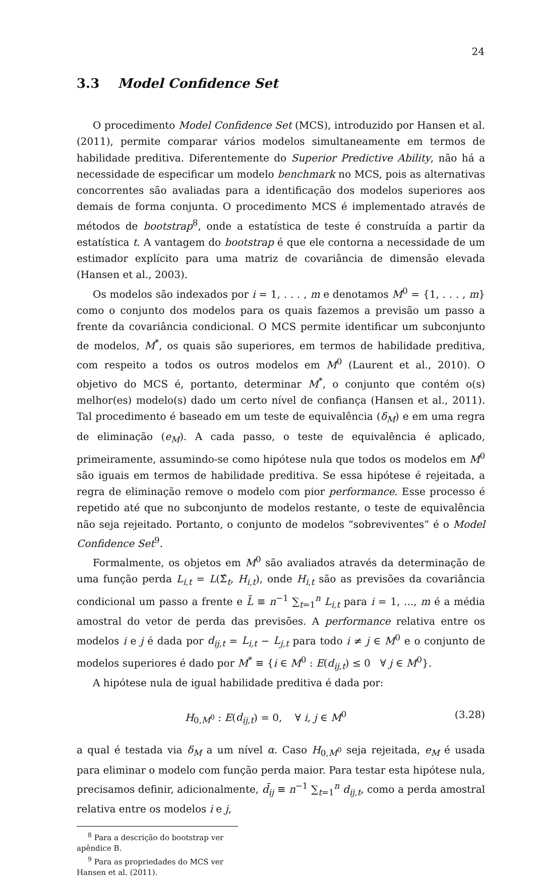24
3.3 Model Confidence Set
O procedimento Model Confidence Set (MCS), introduzido por Hansen et al. (2011), permite comparar vários modelos simultaneamente em termos de habilidade preditiva. Diferentemente do Superior Predictive Ability, não há a necessidade de especificar um modelo benchmark no MCS, pois as alternativas concorrentes são avaliadas para a identificação dos modelos superiores aos demais de forma conjunta. O procedimento MCS é implementado através de métodos de bootstrap<sup>8</sup>, onde a estatística de teste é construída a partir da estatística t. A vantagem do bootstrap é que ele contorna a necessidade de um estimador explícito para uma matriz de covariância de dimensão elevada (Hansen et al., 2003).
Os modelos são indexados por i = 1, . . . , m e denotamos M<sup>0</sup> = {1, . . . , m} como o conjunto dos modelos para os quais fazemos a previsão um passo a frente da covariância condicional. O MCS permite identificar um subconjunto de modelos, M<sup>*</sup>, os quais são superiores, em termos de habilidade preditiva, com respeito a todos os outros modelos em M<sup>0</sup> (Laurent et al., 2010). O objetivo do MCS é, portanto, determinar M<sup>*</sup>, o conjunto que contém o(s) melhor(es) modelo(s) dado um certo nível de confiança (Hansen et al., 2011). Tal procedimento é baseado em um teste de equivalência (δ<sub>M</sub>) e em uma regra de eliminação (e<sub>M</sub>). A cada passo, o teste de equivalência é aplicado, primeiramente, assumindo-se como hipótese nula que todos os modelos em M<sup>0</sup> são iguais em termos de habilidade preditiva. Se essa hipótese é rejeitada, a regra de eliminação remove o modelo com pior performance. Esse processo é repetido até que no subconjunto de modelos restante, o teste de equivalência não seja rejeitado. Portanto, o conjunto de modelos “sobreviventes” é o Model Confidence Set<sup>9</sup>.
Formalmente, os objetos em M<sup>0</sup> são avaliados através da determinação de uma função perda L<sub>i,t</sub> = L(Σ̂<sub>t</sub>, H<sub>i,t</sub>), onde H<sub>i,t</sub> são as previsões da covariância condicional um passo a frente e L̄ ≡ n<sup>−1</sup> ∑<sub>t=1</sub><sup>n</sup> L<sub>i,t</sub> para i = 1, ..., m é a média amostral do vetor de perda das previsões. A performance relativa entre os modelos i e j é dada por d<sub>ij,t</sub> = L<sub>i,t</sub> − L<sub>j,t</sub> para todo i ≠ j ∈ M<sup>0</sup> e o conjunto de modelos superiores é dado por M<sup>*</sup> ≡ {i ∈ M<sup>0</sup> : E(d<sub>ij,t</sub>) ≤ 0 ∀ j ∈ M<sup>0</sup>}.
A hipótese nula de igual habilidade preditiva é dada por:
H<sub>0,M<sup>0</sup></sub> : E(d<sub>ij,t</sub>) = 0, ∀ i, j ∈ M<sup>0</sup> (3.28)
a qual é testada via δ<sub>M</sub> a um nível α. Caso H<sub>0,M<sup>0</sup></sub> seja rejeitada, e<sub>M</sub> é usada para eliminar o modelo com função perda maior. Para testar esta hipótese nula, precisamos definir, adicionalmente, d̄<sub>ij</sub> ≡ n<sup>−1</sup> ∑<sub>t=1</sub><sup>n</sup> d<sub>ij,t</sub>, como a perda amostral relativa entre os modelos i e j,
<sup>8</sup> Para a descrição do bootstrap ver apêndice B.
<sup>9</sup> Para as propriedades do MCS ver Hansen et al. (2011).